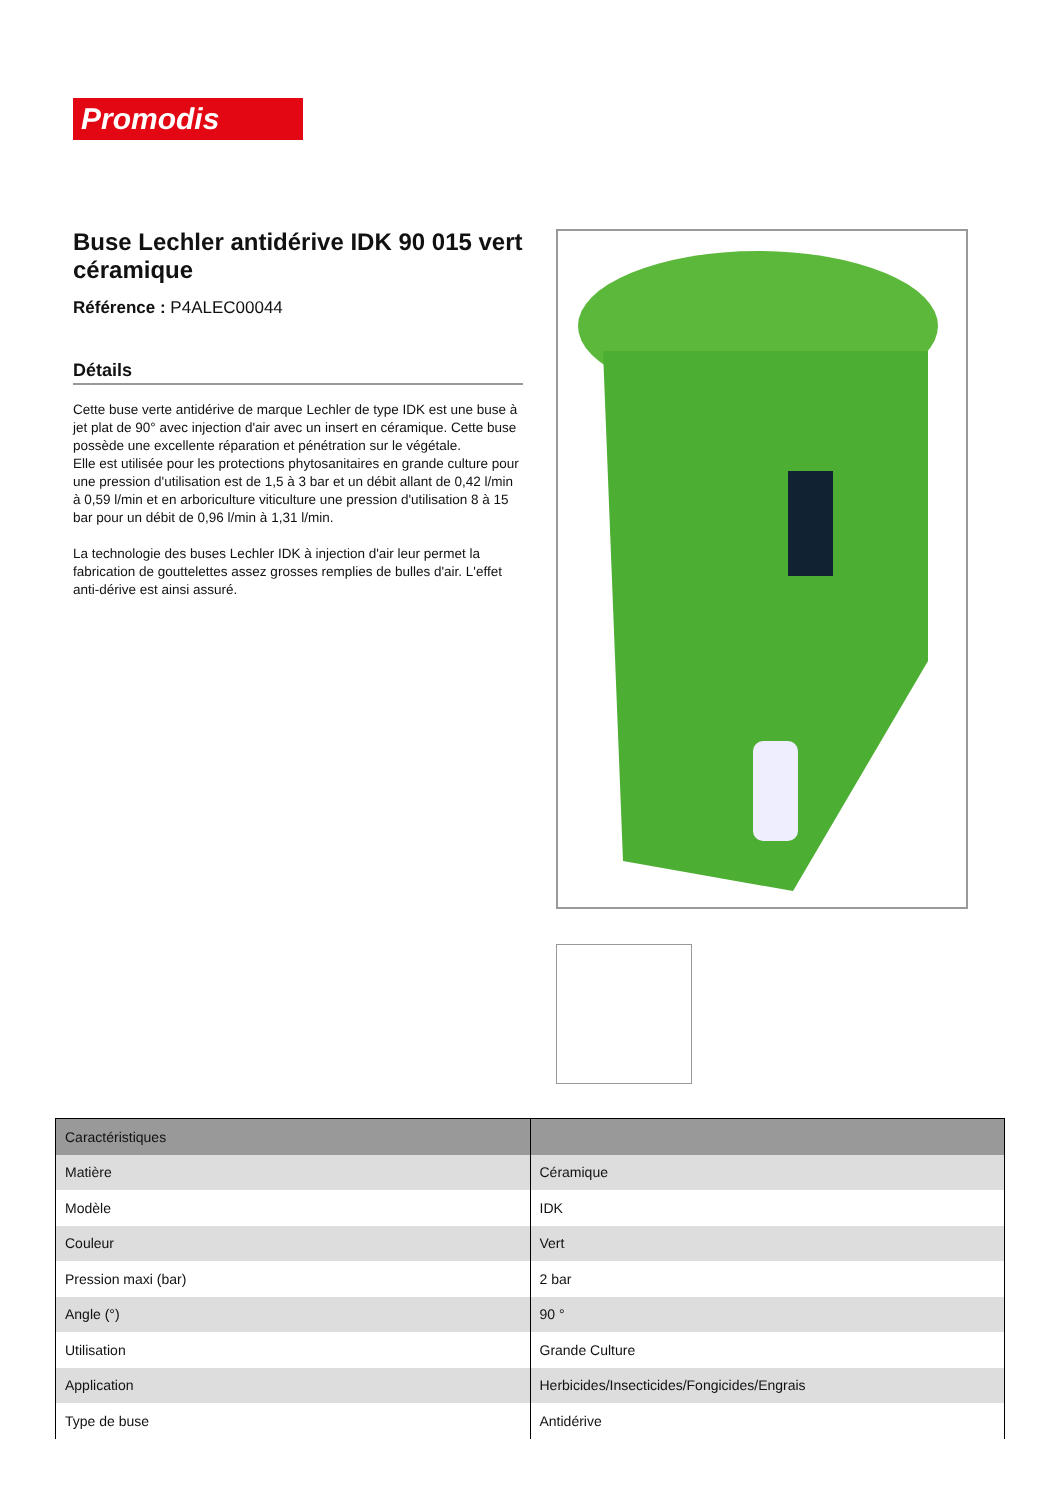Promodis
Buse Lechler antidérive IDK 90 015 vert céramique
Référence : P4ALEC00044
Détails
Cette buse verte antidérive de marque Lechler de type IDK est une buse à jet plat de 90° avec injection d'air avec un insert en céramique. Cette buse possède une excellente réparation et pénétration sur le végétale.
Elle est utilisée pour les protections phytosanitaires en grande culture pour une pression d'utilisation est de 1,5 à 3 bar et un débit allant de 0,42 l/min à 0,59 l/min et en arboriculture viticulture une pression d'utilisation 8 à 15 bar pour un débit de 0,96 l/min à 1,31 l/min.
La technologie des buses Lechler IDK à injection d'air leur permet la fabrication de gouttelettes assez grosses remplies de bulles d'air. L'effet anti-dérive est ainsi assuré.
| Caractéristiques | |
| --- | --- |
| Matière | Céramique |
| Modèle | IDK |
| Couleur | Vert |
| Pression maxi (bar) | 2 bar |
| Angle (°) | 90 ° |
| Utilisation | Grande Culture |
| Application | Herbicides/Insecticides/Fongicides/Engrais |
| Type de buse | Antidérive |